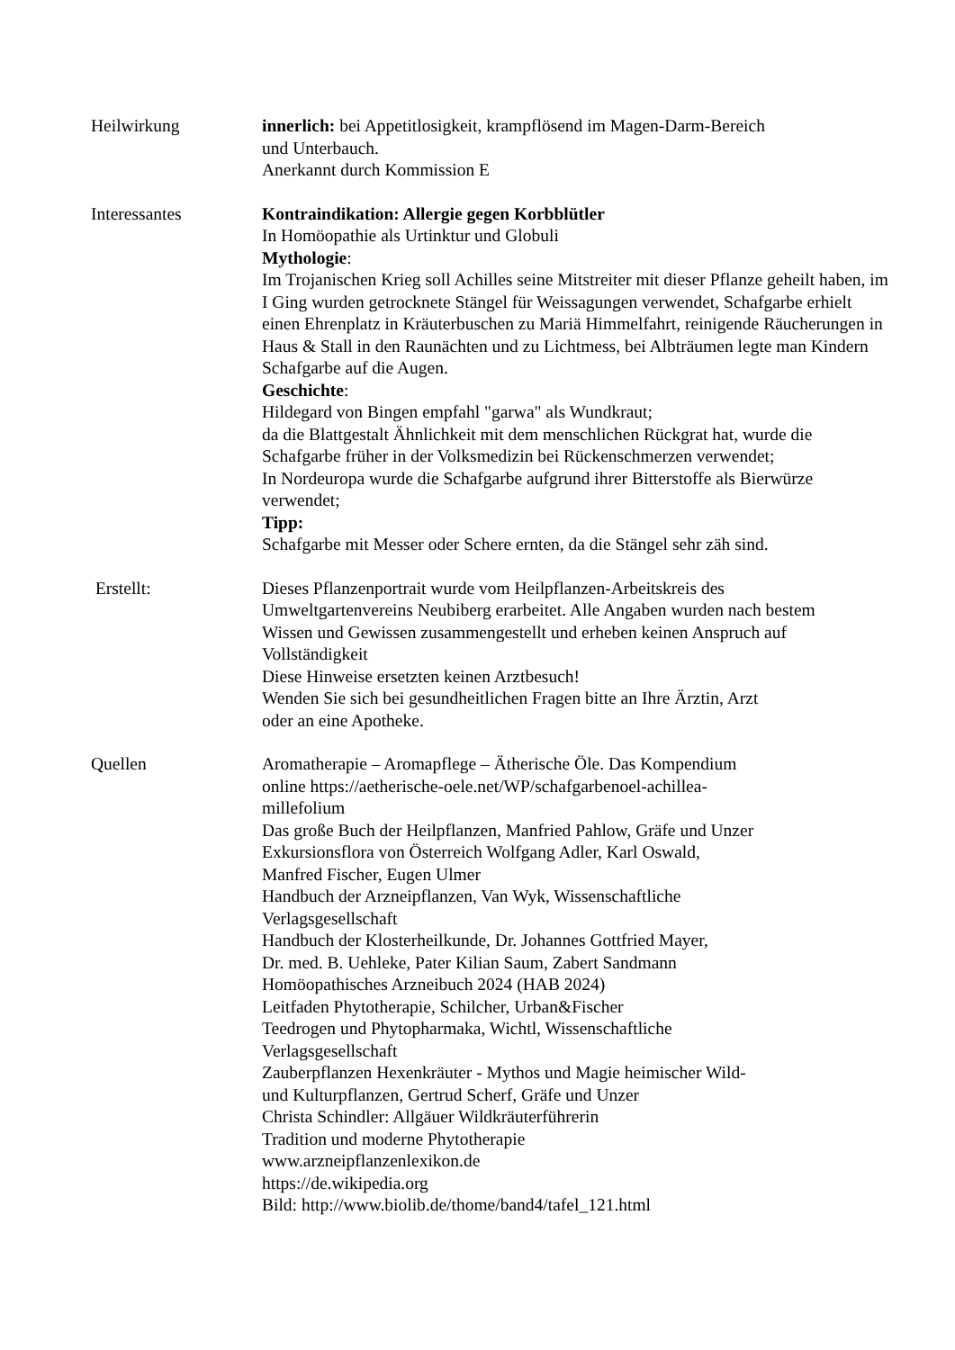Heilwirkung innerlich: bei Appetitlosigkeit, krampflösend im Magen-Darm-Bereich
und Unterbauch.
Anerkannt durch Kommission E
Interessantes Kontraindikation: Allergie gegen Korbblütler
In Homöopathie als Urtinktur und Globuli
Mythologie:
Im Trojanischen Krieg soll Achilles seine Mitstreiter mit dieser Pflanze geheilt haben, im I Ging wurden getrocknete Stängel für Weissagungen verwendet, Schafgarbe erhielt einen Ehrenplatz in Kräuterbuschen zu Mariä Himmelfahrt, reinigende Räucherungen in Haus & Stall in den Raunächten und zu Lichtmess, bei Albträumen legte man Kindern Schafgarbe auf die Augen.
Geschichte:
Hildegard von Bingen empfahl "garwa" als Wundkraut;
da die Blattgestalt Ähnlichkeit mit dem menschlichen Rückgrat hat, wurde die Schafgarbe früher in der Volksmedizin bei Rückenschmerzen verwendet;
In Nordeuropa wurde die Schafgarbe aufgrund ihrer Bitterstoffe als Bierwürze verwendet;
Tipp:
Schafgarbe mit Messer oder Schere ernten, da die Stängel sehr zäh sind.
Erstellt: Dieses Pflanzenportrait wurde vom Heilpflanzen-Arbeitskreis des Umweltgartenvereins Neubiberg erarbeitet. Alle Angaben wurden nach bestem Wissen und Gewissen zusammengestellt und erheben keinen Anspruch auf Vollständigkeit
Diese Hinweise ersetzten keinen Arztbesuch!
Wenden Sie sich bei gesundheitlichen Fragen bitte an Ihre Ärztin, Arzt
oder an eine Apotheke.
Quellen Aromatherapie – Aromapflege – Ätherische Öle. Das Kompendium
online https://aetherische-oele.net/WP/schafgarbenoel-achillea-
millefolium
Das große Buch der Heilpflanzen, Manfried Pahlow, Gräfe und Unzer
Exkursionsflora von Österreich Wolfgang Adler, Karl Oswald,
Manfred Fischer, Eugen Ulmer
Handbuch der Arzneipflanzen, Van Wyk, Wissenschaftliche
Verlagsgesellschaft
Handbuch der Klosterheilkunde, Dr. Johannes Gottfried Mayer,
Dr. med. B. Uehleke, Pater Kilian Saum, Zabert Sandmann
Homöopathisches Arzneibuch 2024 (HAB 2024)
Leitfaden Phytotherapie, Schilcher, Urban&Fischer
Teedrogen und Phytopharmaka, Wichtl, Wissenschaftliche
Verlagsgesellschaft
Zauberpflanzen Hexenkräuter - Mythos und Magie heimischer Wild-
und Kulturpflanzen, Gertrud Scherf, Gräfe und Unzer
Christa Schindler: Allgäuer Wildkräuterführerin
Tradition und moderne Phytotherapie
www.arzneipflanzenlexikon.de
https://de.wikipedia.org
Bild: http://www.biolib.de/thome/band4/tafel_121.html